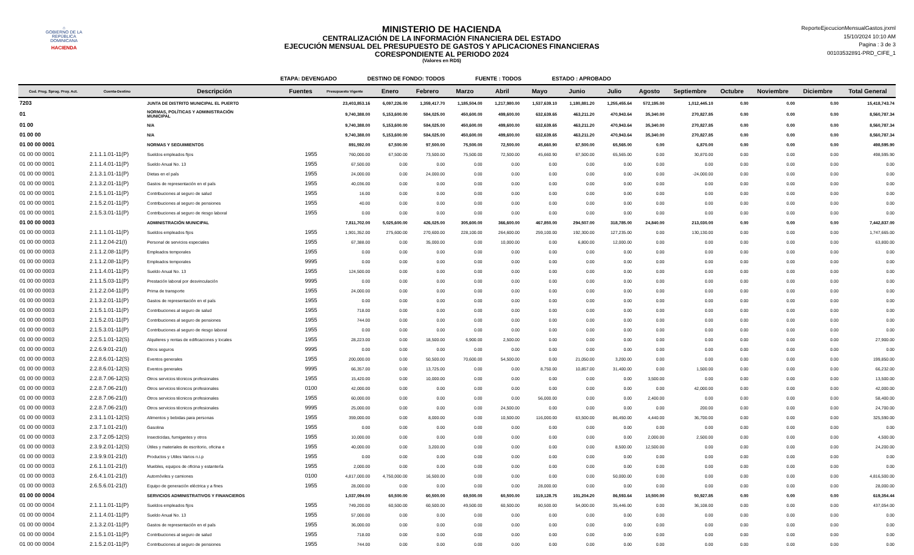⌂
GOBIERNO DE LA
REPÚBLICA
DOMINICANA
HACIENDA
MINISTERIO DE HACIENDA
CENTRALIZACIÓN DE LA INFORMACIÓN FINANCIERA DEL ESTADO
EJECUCIÓN MENSUAL DEL PRESUPUESTO DE GASTOS Y APLICACIONES FINANCIERAS
CORESPONDIENTE AL PERIODO 2024
(Valores en RD$)
ReporteEjecucionMensualGastos.jrxml
15/10/2024 10:10 AM
Pagina : 3 de 3
00103532891-PRD_CIFE_1
ETAPA: DEVENGADO DESTINO DE FONDO: TODOS FUENTE : TODOS ESTADO : APROBADO
| Cod. Prog. Sprog. Proy. Act. | Cuenta-Destino | Descripción | Fuentes | Presupuesto Vigente | Enero | Febrero | Marzo | Abril | Mayo | Junio | Julio | Agosto | Septiembre | Octubre | Noviembre | Diciembre | Total General |
| --- | --- | --- | --- | --- | --- | --- | --- | --- | --- | --- | --- | --- | --- | --- | --- | --- | --- |
| 7203 | | JUNTA DE DISTRITO MUNICIPAL EL PUERTO | | 23,403,853.16 | 6,097,226.00 | 1,359,417.70 | 1,185,504.00 | 1,217,980.00 | 1,537,639.10 | 1,180,881.20 | 1,255,455.64 | 572,195.00 | 1,012,445.10 | 0.00 | 0.00 | 0.00 | 15,418,743.74 |
| 01 | | NORMAS, POLÍTICAS Y ADMINISTRACIÓN MUNICIPAL | | 9,740,388.00 | 5,153,600.00 | 584,025.00 | 450,600.00 | 499,600.00 | 632,639.65 | 463,211.20 | 470,943.64 | 35,340.00 | 270,827.85 | 0.00 | 0.00 | 0.00 | 8,560,787.34 |
| 01 00 | | N/A | | 9,740,388.00 | 5,153,600.00 | 584,025.00 | 450,600.00 | 499,600.00 | 632,639.65 | 463,211.20 | 470,943.64 | 35,340.00 | 270,827.85 | 0.00 | 0.00 | 0.00 | 8,560,787.34 |
| 01 00 00 | | N/A | | 9,740,388.00 | 5,153,600.00 | 584,025.00 | 450,600.00 | 499,600.00 | 632,639.65 | 463,211.20 | 470,943.64 | 35,340.00 | 270,827.85 | 0.00 | 0.00 | 0.00 | 8,560,787.34 |
| 01 00 00 0001 | | NORMAS Y SEGUIMIENTOS | | 891,592.00 | 67,500.00 | 97,500.00 | 75,500.00 | 72,500.00 | 45,660.90 | 67,500.00 | 65,565.00 | 0.00 | 6,870.00 | 0.00 | 0.00 | 0.00 | 498,595.90 |
| 01 00 00 0001 | 2.1.1.1.01-11(P) | Sueldos empleados fijos | 1955 | 760,000.00 | 67,500.00 | 73,500.00 | 75,500.00 | 72,500.00 | 45,660.90 | 67,500.00 | 65,565.00 | 0.00 | 30,870.00 | 0.00 | 0.00 | 0.00 | 498,595.90 |
| 01 00 00 0001 | 2.1.1.4.01-11(P) | Sueldo Anual No. 13 | 1955 | 67,500.00 | 0.00 | 0.00 | 0.00 | 0.00 | 0.00 | 0.00 | 0.00 | 0.00 | 0.00 | 0.00 | 0.00 | 0.00 | 0.00 |
| 01 00 00 0001 | 2.1.3.1.01-11(P) | Dietas en el país | 1955 | 24,000.00 | 0.00 | 24,000.00 | 0.00 | 0.00 | 0.00 | 0.00 | 0.00 | 0.00 | -24,000.00 | 0.00 | 0.00 | 0.00 | 0.00 |
| 01 00 00 0001 | 2.1.3.2.01-11(P) | Gastos de representación en el país | 1955 | 40,036.00 | 0.00 | 0.00 | 0.00 | 0.00 | 0.00 | 0.00 | 0.00 | 0.00 | 0.00 | 0.00 | 0.00 | 0.00 | 0.00 |
| 01 00 00 0001 | 2.1.5.1.01-11(P) | Contribuciones al seguro de salud | 1955 | 16.00 | 0.00 | 0.00 | 0.00 | 0.00 | 0.00 | 0.00 | 0.00 | 0.00 | 0.00 | 0.00 | 0.00 | 0.00 | 0.00 |
| 01 00 00 0001 | 2.1.5.2.01-11(P) | Contribuciones al seguro de pensiones | 1955 | 40.00 | 0.00 | 0.00 | 0.00 | 0.00 | 0.00 | 0.00 | 0.00 | 0.00 | 0.00 | 0.00 | 0.00 | 0.00 | 0.00 |
| 01 00 00 0001 | 2.1.5.3.01-11(P) | Contribuciones al seguro de riesgo laboral | 1955 | 0.00 | 0.00 | 0.00 | 0.00 | 0.00 | 0.00 | 0.00 | 0.00 | 0.00 | 0.00 | 0.00 | 0.00 | 0.00 | 0.00 |
| 01 00 00 0003 | | ADMINISTRACIÓN MUNICIPAL | | 7,811,702.00 | 5,025,600.00 | 426,025.00 | 305,600.00 | 366,600.00 | 467,850.00 | 294,507.00 | 318,785.00 | 24,840.00 | 213,030.00 | 0.00 | 0.00 | 0.00 | 7,442,837.00 |
| 01 00 00 0003 | 2.1.1.1.01-11(P) | Sueldos empleados fijos | 1955 | 1,901,352.00 | 275,600.00 | 270,600.00 | 228,100.00 | 264,600.00 | 259,100.00 | 192,300.00 | 127,235.00 | 0.00 | 130,130.00 | 0.00 | 0.00 | 0.00 | 1,747,665.00 |
| 01 00 00 0003 | 2.1.1.2.04-21(I) | Personal de servicios especiales | 1955 | 67,388.00 | 0.00 | 35,000.00 | 0.00 | 10,000.00 | 0.00 | 6,800.00 | 12,000.00 | 0.00 | 0.00 | 0.00 | 0.00 | 0.00 | 63,800.00 |
| 01 00 00 0003 | 2.1.1.2.08-11(P) | Empleados temporales | 1955 | 0.00 | 0.00 | 0.00 | 0.00 | 0.00 | 0.00 | 0.00 | 0.00 | 0.00 | 0.00 | 0.00 | 0.00 | 0.00 | 0.00 |
| 01 00 00 0003 | 2.1.1.2.08-11(P) | Empleados temporales | 9995 | 0.00 | 0.00 | 0.00 | 0.00 | 0.00 | 0.00 | 0.00 | 0.00 | 0.00 | 0.00 | 0.00 | 0.00 | 0.00 | 0.00 |
| 01 00 00 0003 | 2.1.1.4.01-11(P) | Sueldo Anual No. 13 | 1955 | 124,500.00 | 0.00 | 0.00 | 0.00 | 0.00 | 0.00 | 0.00 | 0.00 | 0.00 | 0.00 | 0.00 | 0.00 | 0.00 | 0.00 |
| 01 00 00 0003 | 2.1.1.5.03-11(P) | Prestación laboral por desvinculación | 9995 | 0.00 | 0.00 | 0.00 | 0.00 | 0.00 | 0.00 | 0.00 | 0.00 | 0.00 | 0.00 | 0.00 | 0.00 | 0.00 | 0.00 |
| 01 00 00 0003 | 2.1.2.2.04-11(P) | Prima de transporte | 1955 | 24,000.00 | 0.00 | 0.00 | 0.00 | 0.00 | 0.00 | 0.00 | 0.00 | 0.00 | 0.00 | 0.00 | 0.00 | 0.00 | 0.00 |
| 01 00 00 0003 | 2.1.3.2.01-11(P) | Gastos de representación en el país | 1955 | 0.00 | 0.00 | 0.00 | 0.00 | 0.00 | 0.00 | 0.00 | 0.00 | 0.00 | 0.00 | 0.00 | 0.00 | 0.00 | 0.00 |
| 01 00 00 0003 | 2.1.5.1.01-11(P) | Contribuciones al seguro de salud | 1955 | 718.00 | 0.00 | 0.00 | 0.00 | 0.00 | 0.00 | 0.00 | 0.00 | 0.00 | 0.00 | 0.00 | 0.00 | 0.00 | 0.00 |
| 01 00 00 0003 | 2.1.5.2.01-11(P) | Contribuciones al seguro de pensiones | 1955 | 744.00 | 0.00 | 0.00 | 0.00 | 0.00 | 0.00 | 0.00 | 0.00 | 0.00 | 0.00 | 0.00 | 0.00 | 0.00 | 0.00 |
| 01 00 00 0003 | 2.1.5.3.01-11(P) | Contribuciones al seguro de riesgo laboral | 1955 | 0.00 | 0.00 | 0.00 | 0.00 | 0.00 | 0.00 | 0.00 | 0.00 | 0.00 | 0.00 | 0.00 | 0.00 | 0.00 | 0.00 |
| 01 00 00 0003 | 2.2.5.1.01-12(S) | Alquileres y rentas de edificaciones y locales | 1955 | 28,223.00 | 0.00 | 18,500.00 | 6,900.00 | 2,500.00 | 0.00 | 0.00 | 0.00 | 0.00 | 0.00 | 0.00 | 0.00 | 0.00 | 27,900.00 |
| 01 00 00 0003 | 2.2.6.9.01-21(I) | Otros seguros | 9995 | 0.00 | 0.00 | 0.00 | 0.00 | 0.00 | 0.00 | 0.00 | 0.00 | 0.00 | 0.00 | 0.00 | 0.00 | 0.00 | 0.00 |
| 01 00 00 0003 | 2.2.8.6.01-12(S) | Eventos generales | 1955 | 200,000.00 | 0.00 | 50,500.00 | 70,600.00 | 54,500.00 | 0.00 | 21,050.00 | 3,200.00 | 0.00 | 0.00 | 0.00 | 0.00 | 0.00 | 199,850.00 |
| 01 00 00 0003 | 2.2.8.6.01-12(S) | Eventos generales | 9995 | 66,357.00 | 0.00 | 13,725.00 | 0.00 | 0.00 | 8,750.00 | 10,857.00 | 31,400.00 | 0.00 | 1,500.00 | 0.00 | 0.00 | 0.00 | 66,232.00 |
| 01 00 00 0003 | 2.2.8.7.06-12(S) | Otros servicios técnicos profesionales | 1955 | 15,420.00 | 0.00 | 10,000.00 | 0.00 | 0.00 | 0.00 | 0.00 | 0.00 | 3,500.00 | 0.00 | 0.00 | 0.00 | 0.00 | 13,500.00 |
| 01 00 00 0003 | 2.2.8.7.06-21(I) | Otros servicios técnicos profesionales | 0100 | 42,000.00 | 0.00 | 0.00 | 0.00 | 0.00 | 0.00 | 0.00 | 0.00 | 0.00 | 42,000.00 | 0.00 | 0.00 | 0.00 | 42,000.00 |
| 01 00 00 0003 | 2.2.8.7.06-21(I) | Otros servicios técnicos profesionales | 1955 | 60,000.00 | 0.00 | 0.00 | 0.00 | 0.00 | 56,000.00 | 0.00 | 0.00 | 2,400.00 | 0.00 | 0.00 | 0.00 | 0.00 | 58,400.00 |
| 01 00 00 0003 | 2.2.8.7.06-21(I) | Otros servicios técnicos profesionales | 9995 | 25,000.00 | 0.00 | 0.00 | 0.00 | 24,500.00 | 0.00 | 0.00 | 0.00 | 0.00 | 200.00 | 0.00 | 0.00 | 0.00 | 24,700.00 |
| 01 00 00 0003 | 2.3.1.1.01-12(S) | Alimentos y bebidas para personas | 1955 | 359,000.00 | 0.00 | 8,000.00 | 0.00 | 10,500.00 | 116,000.00 | 63,500.00 | 86,450.00 | 4,440.00 | 36,700.00 | 0.00 | 0.00 | 0.00 | 325,590.00 |
| 01 00 00 0003 | 2.3.7.1.01-21(I) | Gasolina | 1955 | 0.00 | 0.00 | 0.00 | 0.00 | 0.00 | 0.00 | 0.00 | 0.00 | 0.00 | 0.00 | 0.00 | 0.00 | 0.00 | 0.00 |
| 01 00 00 0003 | 2.3.7.2.05-12(S) | Insecticidas, fumigantes y otros | 1955 | 10,000.00 | 0.00 | 0.00 | 0.00 | 0.00 | 0.00 | 0.00 | 0.00 | 2,000.00 | 2,500.00 | 0.00 | 0.00 | 0.00 | 4,500.00 |
| 01 00 00 0003 | 2.3.9.2.01-12(S) | Útiles y materiales de escritorio, oficina e | 1955 | 40,000.00 | 0.00 | 3,200.00 | 0.00 | 0.00 | 0.00 | 0.00 | 8,500.00 | 12,500.00 | 0.00 | 0.00 | 0.00 | 0.00 | 24,200.00 |
| 01 00 00 0003 | 2.3.9.9.01-21(I) | Productos y Utiles Varios n.i.p | 1955 | 0.00 | 0.00 | 0.00 | 0.00 | 0.00 | 0.00 | 0.00 | 0.00 | 0.00 | 0.00 | 0.00 | 0.00 | 0.00 | 0.00 |
| 01 00 00 0003 | 2.6.1.1.01-21(I) | Muebles, equipos de oficina y estantería | 1955 | 2,000.00 | 0.00 | 0.00 | 0.00 | 0.00 | 0.00 | 0.00 | 0.00 | 0.00 | 0.00 | 0.00 | 0.00 | 0.00 | 0.00 |
| 01 00 00 0003 | 2.6.4.1.01-21(I) | Automóviles y camiones | 0100 | 4,817,000.00 | 4,750,000.00 | 16,500.00 | 0.00 | 0.00 | 0.00 | 0.00 | 50,000.00 | 0.00 | 0.00 | 0.00 | 0.00 | 0.00 | 4,816,500.00 |
| 01 00 00 0003 | 2.6.5.6.01-21(I) | Equipo de generación eléctrica y a fines | 1955 | 28,000.00 | 0.00 | 0.00 | 0.00 | 0.00 | 28,000.00 | 0.00 | 0.00 | 0.00 | 0.00 | 0.00 | 0.00 | 0.00 | 28,000.00 |
| 01 00 00 0004 | | SERVICIOS ADMINISTRATIVOS Y FINANCIEROS | | 1,037,094.00 | 60,500.00 | 60,500.00 | 69,500.00 | 60,500.00 | 119,128.75 | 101,204.20 | 86,593.64 | 10,500.00 | 50,927.85 | 0.00 | 0.00 | 0.00 | 619,354.44 |
| 01 00 00 0004 | 2.1.1.1.01-11(P) | Sueldos empleados fijos | 1955 | 749,200.00 | 60,500.00 | 60,500.00 | 49,500.00 | 60,500.00 | 80,500.00 | 54,000.00 | 35,446.00 | 0.00 | 36,108.00 | 0.00 | 0.00 | 0.00 | 437,054.00 |
| 01 00 00 0004 | 2.1.1.4.01-11(P) | Sueldo Anual No. 13 | 1955 | 57,000.00 | 0.00 | 0.00 | 0.00 | 0.00 | 0.00 | 0.00 | 0.00 | 0.00 | 0.00 | 0.00 | 0.00 | 0.00 | 0.00 |
| 01 00 00 0004 | 2.1.3.2.01-11(P) | Gastos de representación en el país | 1955 | 36,000.00 | 0.00 | 0.00 | 0.00 | 0.00 | 0.00 | 0.00 | 0.00 | 0.00 | 0.00 | 0.00 | 0.00 | 0.00 | 0.00 |
| 01 00 00 0004 | 2.1.5.1.01-11(P) | Contribuciones al seguro de salud | 1955 | 718.00 | 0.00 | 0.00 | 0.00 | 0.00 | 0.00 | 0.00 | 0.00 | 0.00 | 0.00 | 0.00 | 0.00 | 0.00 | 0.00 |
| 01 00 00 0004 | 2.1.5.2.01-11(P) | Contribuciones al seguro de pensiones | 1955 | 744.00 | 0.00 | 0.00 | 0.00 | 0.00 | 0.00 | 0.00 | 0.00 | 0.00 | 0.00 | 0.00 | 0.00 | 0.00 | 0.00 |